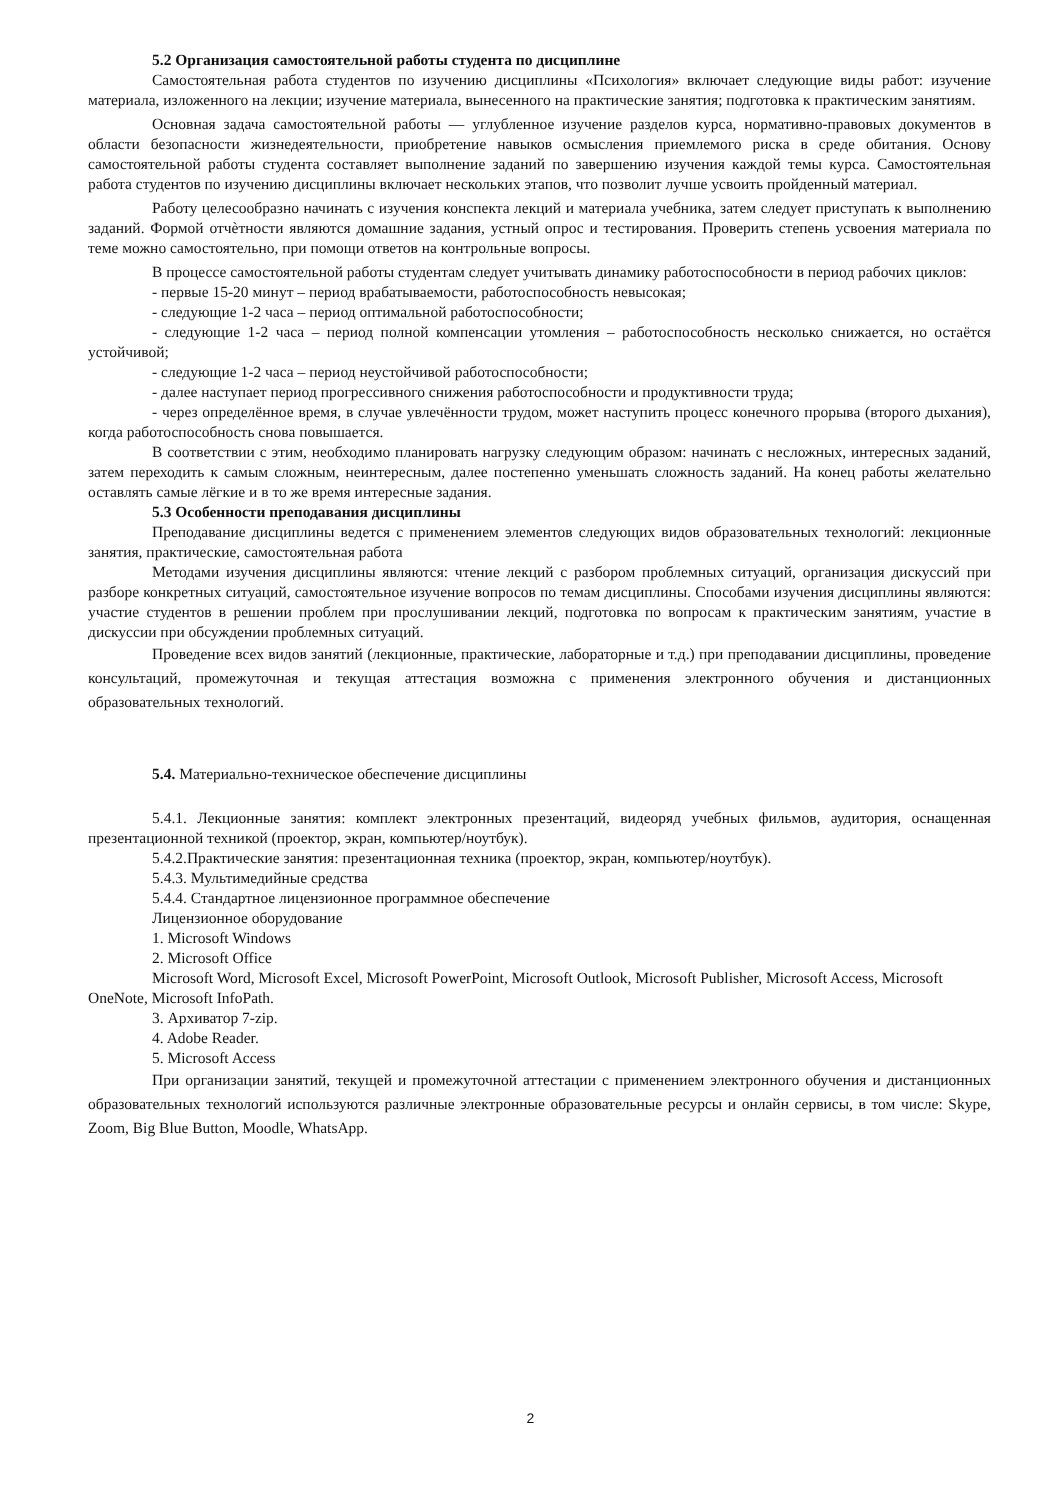5.2 Организация самостоятельной работы студента по дисциплине
Самостоятельная работа студентов по изучению дисциплины «Психология» включает следующие виды работ: изучение материала, изложенного на лекции; изучение материала, вынесенного на практические занятия; подготовка к практическим занятиям.
Основная задача самостоятельной работы — углубленное изучение разделов курса, нормативно-правовых документов в области безопасности жизнедеятельности, приобретение навыков осмысления приемлемого риска в среде обитания. Основу самостоятельной работы студента составляет выполнение заданий по завершению изучения каждой темы курса. Самостоятельная работа студентов по изучению дисциплины включает нескольких этапов, что позволит лучше усвоить пройденный материал.
Работу целесообразно начинать с изучения конспекта лекций и материала учебника, затем следует приступать к выполнению заданий. Формой отчѐтности являются домашние задания, устный опрос и тестирования. Проверить степень усвоения материала по теме можно самостоятельно, при помощи ответов на контрольные вопросы.
В процессе самостоятельной работы студентам следует учитывать динамику работоспособности в период рабочих циклов:
- первые 15-20 минут – период врабатываемости, работоспособность невысокая;
- следующие 1-2 часа – период оптимальной работоспособности;
- следующие 1-2 часа – период полной компенсации утомления – работоспособность несколько снижается, но остаётся устойчивой;
- следующие 1-2 часа – период неустойчивой работоспособности;
- далее наступает период прогрессивного снижения работоспособности и продуктивности труда;
- через определённое время, в случае увлечённости трудом, может наступить процесс конечного прорыва (второго дыхания), когда работоспособность снова повышается.
В соответствии с этим, необходимо планировать нагрузку следующим образом: начинать с несложных, интересных заданий, затем переходить к самым сложным, неинтересным, далее постепенно уменьшать сложность заданий. На конец работы желательно оставлять самые лёгкие и в то же время интересные задания.
5.3 Особенности преподавания дисциплины
Преподавание дисциплины ведется с применением элементов следующих видов образовательных технологий: лекционные занятия, практические, самостоятельная работа
Методами изучения дисциплины являются: чтение лекций с разбором проблемных ситуаций, организация дискуссий при разборе конкретных ситуаций, самостоятельное изучение вопросов по темам дисциплины. Способами изучения дисциплины являются: участие студентов в решении проблем при прослушивании лекций, подготовка по вопросам к практическим занятиям, участие в дискуссии при обсуждении проблемных ситуаций.
Проведение всех видов занятий (лекционные, практические, лабораторные и т.д.) при преподавании дисциплины, проведение консультаций, промежуточная и текущая аттестация возможна с применения электронного обучения и дистанционных образовательных технологий.
5.4. Материально-техническое обеспечение дисциплины
5.4.1. Лекционные занятия: комплект электронных презентаций, видеоряд учебных фильмов, аудитория, оснащенная презентационной техникой (проектор, экран, компьютер/ноутбук).
5.4.2.Практические занятия: презентационная техника (проектор, экран, компьютер/ноутбук).
5.4.3. Мультимедийные средства
5.4.4. Стандартное лицензионное программное обеспечение
Лицензионное оборудование
1. Microsoft Windows
2. Microsoft Office
Microsoft Word, Microsoft Excel, Microsoft PowerPoint, Microsoft Outlook, Microsoft Publisher, Microsoft Access, Microsoft OneNote, Microsoft InfoPath.
3. Архиватор 7-zip.
4. Adobe Reader.
5. Microsoft Access
При организации занятий, текущей и промежуточной аттестации с применением электронного обучения и дистанционных образовательных технологий используются различные электронные образовательные ресурсы и онлайн сервисы, в том числе: Skype, Zoom, Big Blue Button, Moodle, WhatsApp.
2